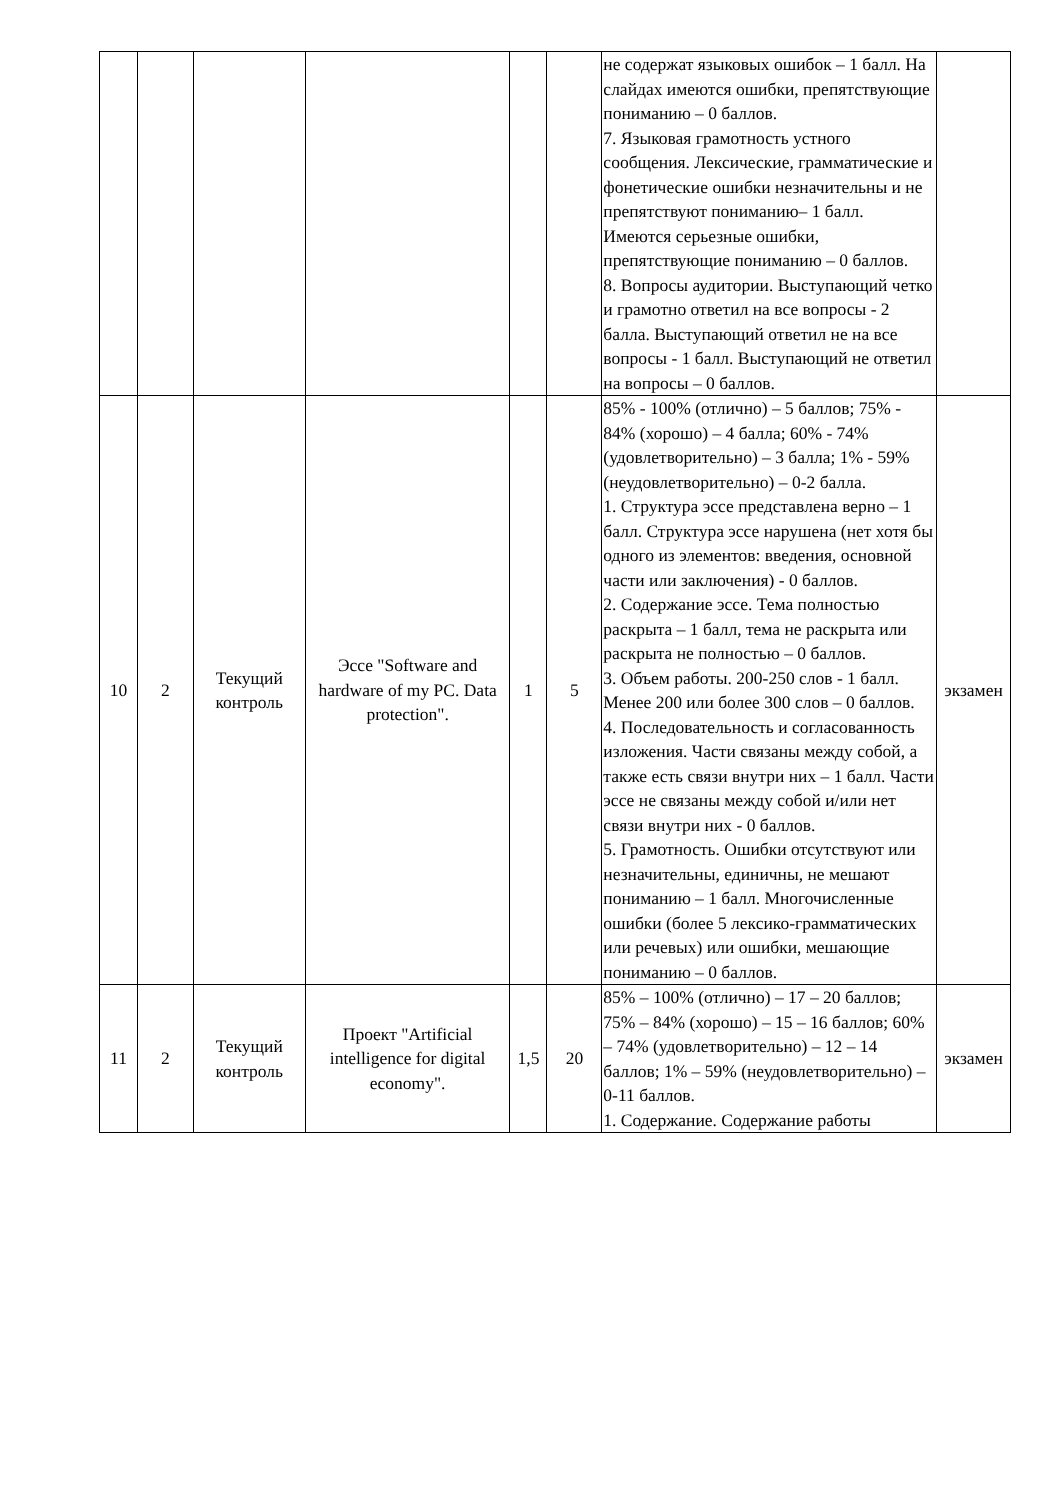| | | | | | | не содержат языковых ошибок – 1 балл. На слайдах имеются ошибки, препятствующие пониманию – 0 баллов. 7. Языковая грамотность устного сообщения. Лексические, грамматические и фонетические ошибки незначительны и не препятствуют пониманию– 1 балл. Имеются серьезные ошибки, препятствующие пониманию – 0 баллов. 8. Вопросы аудитории. Выступающий четко и грамотно ответил на все вопросы - 2 балла. Выступающий ответил не на все вопросы - 1 балл. Выступающий не ответил на вопросы – 0 баллов. | |
| 10 | 2 | Текущий контроль | Эссе "Software and hardware of my PC. Data protection". | 1 | 5 | 85% - 100% (отлично) – 5 баллов; 75% - 84% (хорошо) – 4 балла; 60% - 74% (удовлетворительно) – 3 балла; 1% - 59% (неудовлетворительно) – 0-2 балла. 1. Структура эссе представлена верно – 1 балл. Структура эссе нарушена (нет хотя бы одного из элементов: введения, основной части или заключения) - 0 баллов. 2. Содержание эссе. Тема полностью раскрыта – 1 балл, тема не раскрыта или раскрыта не полностью – 0 баллов. 3. Объем работы. 200-250 слов - 1 балл. Менее 200 или более 300 слов – 0 баллов. 4. Последовательность и согласованность изложения. Части связаны между собой, а также есть связи внутри них – 1 балл. Части эссе не связаны между собой и/или нет связи внутри них - 0 баллов. 5. Грамотность. Ошибки отсутствуют или незначительны, единичны, не мешают пониманию – 1 балл. Многочисленные ошибки (более 5 лексико-грамматических или речевых) или ошибки, мешающие пониманию – 0 баллов. | экзамен |
| 11 | 2 | Текущий контроль | Проект "Artificial intelligence for digital economy". | 1,5 | 20 | 85% – 100% (отлично) – 17 – 20 баллов; 75% – 84% (хорошо) – 15 – 16 баллов; 60% – 74% (удовлетворительно) – 12 – 14 баллов; 1% – 59% (неудовлетворительно) – 0-11 баллов. 1. Содержание. Содержание работы | экзамен |